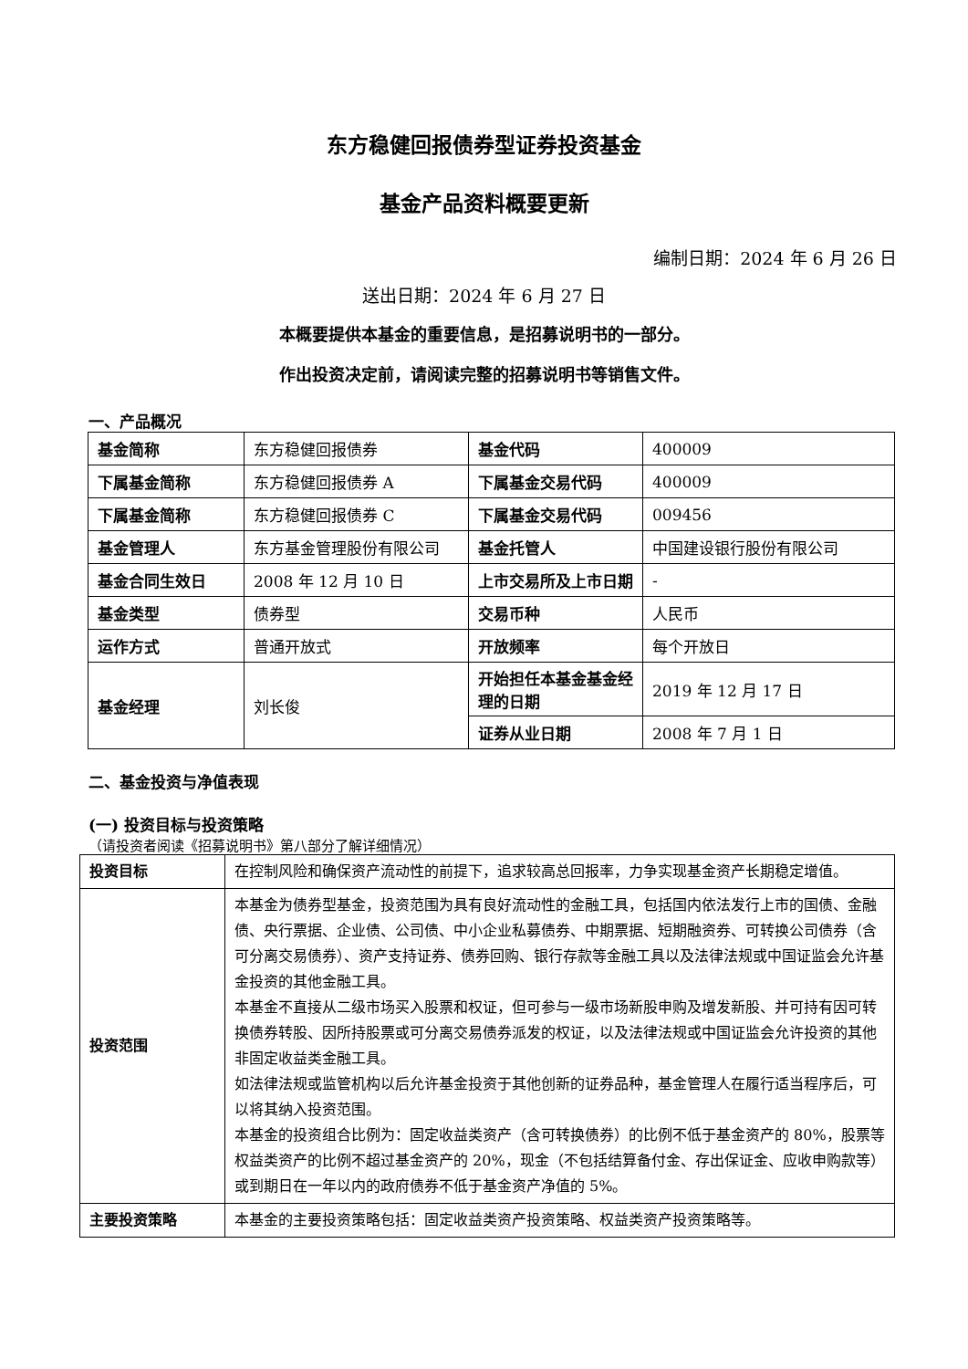东方稳健回报债券型证券投资基金
基金产品资料概要更新
编制日期：2024 年 6 月 26 日
送出日期：2024 年 6 月 27 日
本概要提供本基金的重要信息，是招募说明书的一部分。
作出投资决定前，请阅读完整的招募说明书等销售文件。
一、产品概况
| 基金简称 | 东方稳健回报债券 | 基金代码 | 400009 |
| 下属基金简称 | 东方稳健回报债券 A | 下属基金交易代码 | 400009 |
| 下属基金简称 | 东方稳健回报债券 C | 下属基金交易代码 | 009456 |
| 基金管理人 | 东方基金管理股份有限公司 | 基金托管人 | 中国建设银行股份有限公司 |
| 基金合同生效日 | 2008 年 12 月 10 日 | 上市交易所及上市日期 | - |
| 基金类型 | 债券型 | 交易币种 | 人民币 |
| 运作方式 | 普通开放式 | 开放频率 | 每个开放日 |
| 基金经理 | 刘长俊 | 开始担任本基金基金经理的日期 | 2019 年 12 月 17 日 |
| | | 证券从业日期 | 2008 年 7 月 1 日 |
二、基金投资与净值表现
(一) 投资目标与投资策略
（请投资者阅读《招募说明书》第八部分了解详细情况）
| 投资目标 | 在控制风险和确保资产流动性的前提下，追求较高总回报率，力争实现基金资产长期稳定增值。 |
| 投资范围 | 本基金为债券型基金，投资范围为具有良好流动性的金融工具，包括国内依法发行上市的国债、金融债、央行票据、企业债、公司债、中小企业私募债券、中期票据、短期融资券、可转换公司债券（含可分离交易债券）、资产支持证券、债券回购、银行存款等金融工具以及法律法规或中国证监会允许基金投资的其他金融工具。 本基金不直接从二级市场买入股票和权证，但可参与一级市场新股申购及增发新股、并可持有因可转换债券转股、因所持股票或可分离交易债券派发的权证，以及法律法规或中国证监会允许投资的其他非固定收益类金融工具。 如法律法规或监管机构以后允许基金投资于其他创新的证券品种，基金管理人在履行适当程序后，可以将其纳入投资范围。 本基金的投资组合比例为：固定收益类资产（含可转换债券）的比例不低于基金资产的 80%，股票等权益类资产的比例不超过基金资产的 20%，现金（不包括结算备付金、存出保证金、应收申购款等）或到期日在一年以内的政府债券不低于基金资产净值的 5%。 |
| 主要投资策略 | 本基金的主要投资策略包括：固定收益类资产投资策略、权益类资产投资策略等。 |